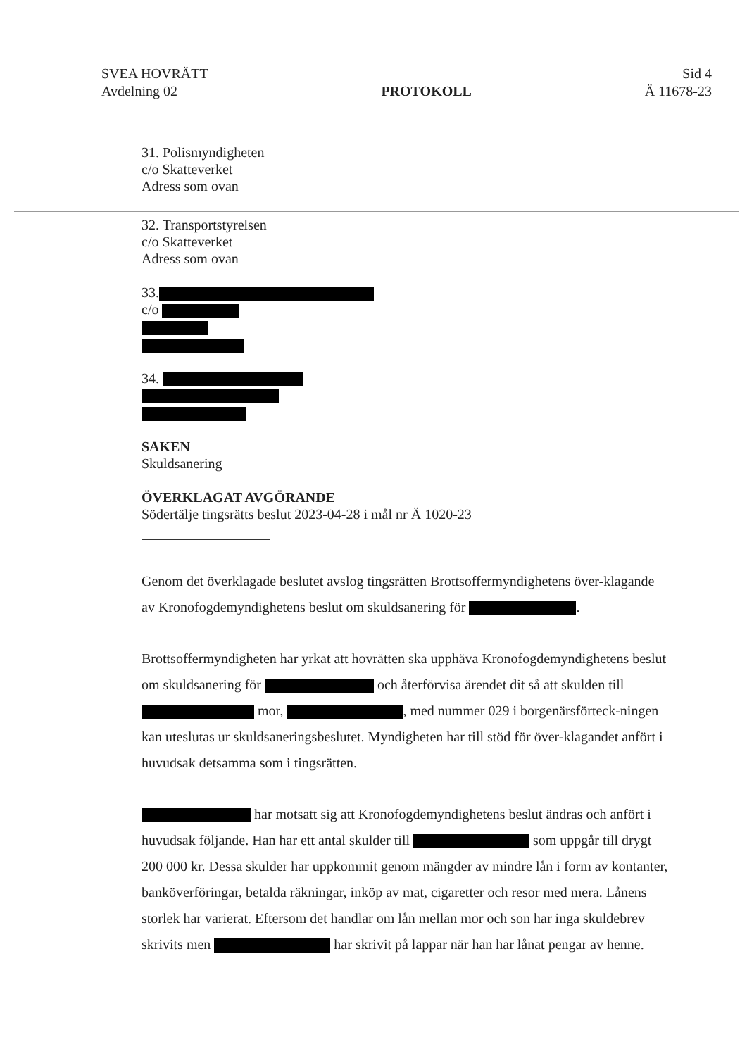SVEA HOVRÄTT
Avdelning 02
PROTOKOLL
Sid 4
Ä 11678-23
31. Polismyndigheten
c/o Skatteverket
Adress som ovan
32. Transportstyrelsen
c/o Skatteverket
Adress som ovan
33.
c/o
34.
SAKEN
Skuldsanering
ÖVERKLAGAT AVGÖRANDE
Södertälje tingsrätts beslut 2023-04-28 i mål nr Ä 1020-23
Genom det överklagade beslutet avslog tingsrätten Brottsoffermyndighetens över-klagande av Kronofogdemyndighetens beslut om skuldsanering för .
Brottsoffermyndigheten har yrkat att hovrätten ska upphäva Kronofogdemyndighetens beslut om skuldsanering för och återförvisa ärendet dit så att skulden till mor, , med nummer 029 i borgenärsförteck-ningen kan uteslutas ur skuldsaneringsbeslutet. Myndigheten har till stöd för över-klagandet anfört i huvudsak detsamma som i tingsrätten.
har motsatt sig att Kronofogdemyndighetens beslut ändras och anfört i huvudsak följande. Han har ett antal skulder till som uppgår till drygt 200 000 kr. Dessa skulder har uppkommit genom mängder av mindre lån i form av kontanter, banköverföringar, betalda räkningar, inköp av mat, cigaretter och resor med mera. Lånens storlek har varierat. Eftersom det handlar om lån mellan mor och son har inga skuldebrev skrivits men har skrivit på lappar när han har lånat pengar av henne.